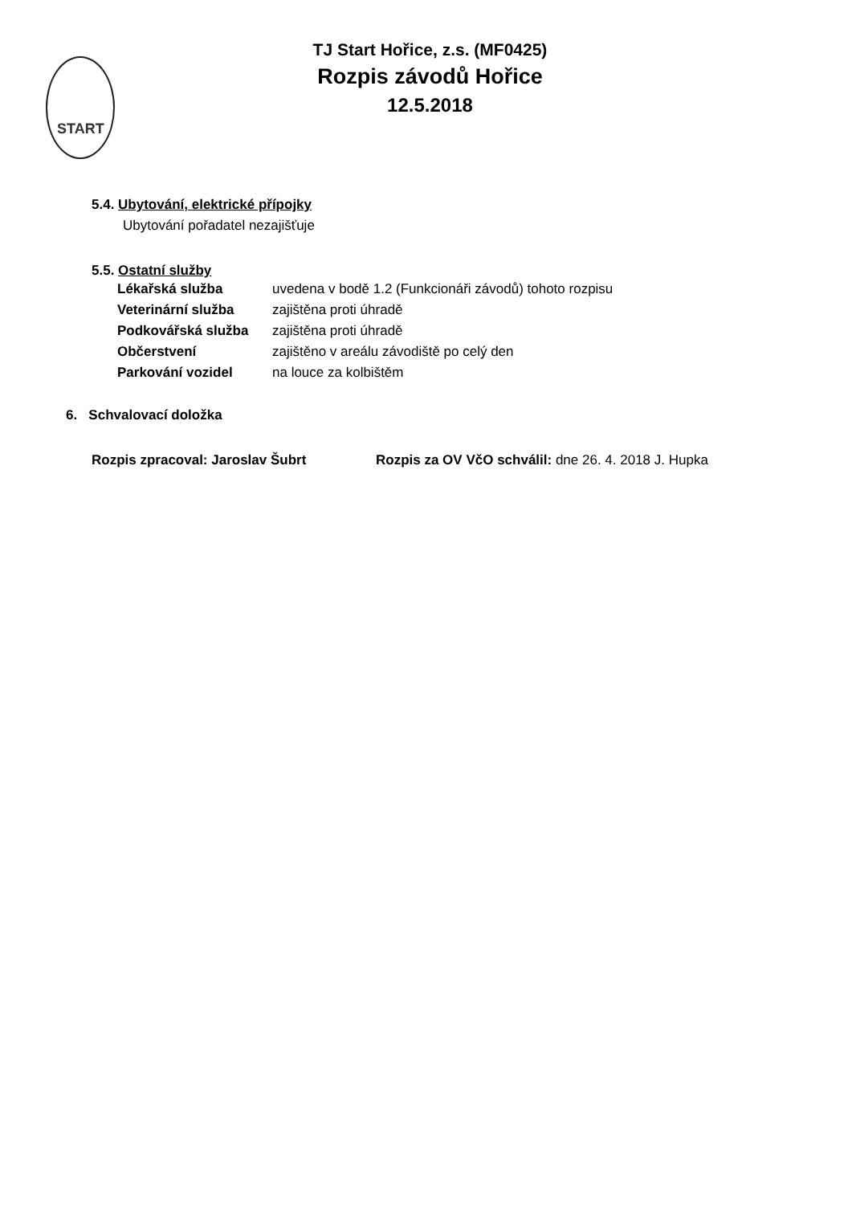START
TJ Start Hořice, z.s. (MF0425)
Rozpis závodů Hořice
12.5.2018
5.4. Ubytování, elektrické přípojky
Ubytování pořadatel nezajišťuje
5.5. Ostatní služby
Lékařská služba uvedena v bodě 1.2 (Funkcionáři závodů) tohoto rozpisu
Veterinární služba zajištěna proti úhradě
Podkovářská služba zajištěna proti úhradě
Občerstvení zajištěno v areálu závodiště po celý den
Parkování vozidel na louce za kolbištěm
6. Schvalovací doložka
Rozpis zpracoval: Jaroslav Šubrt Rozpis za OV VčO schválil: dne 26. 4. 2018 J. Hupka